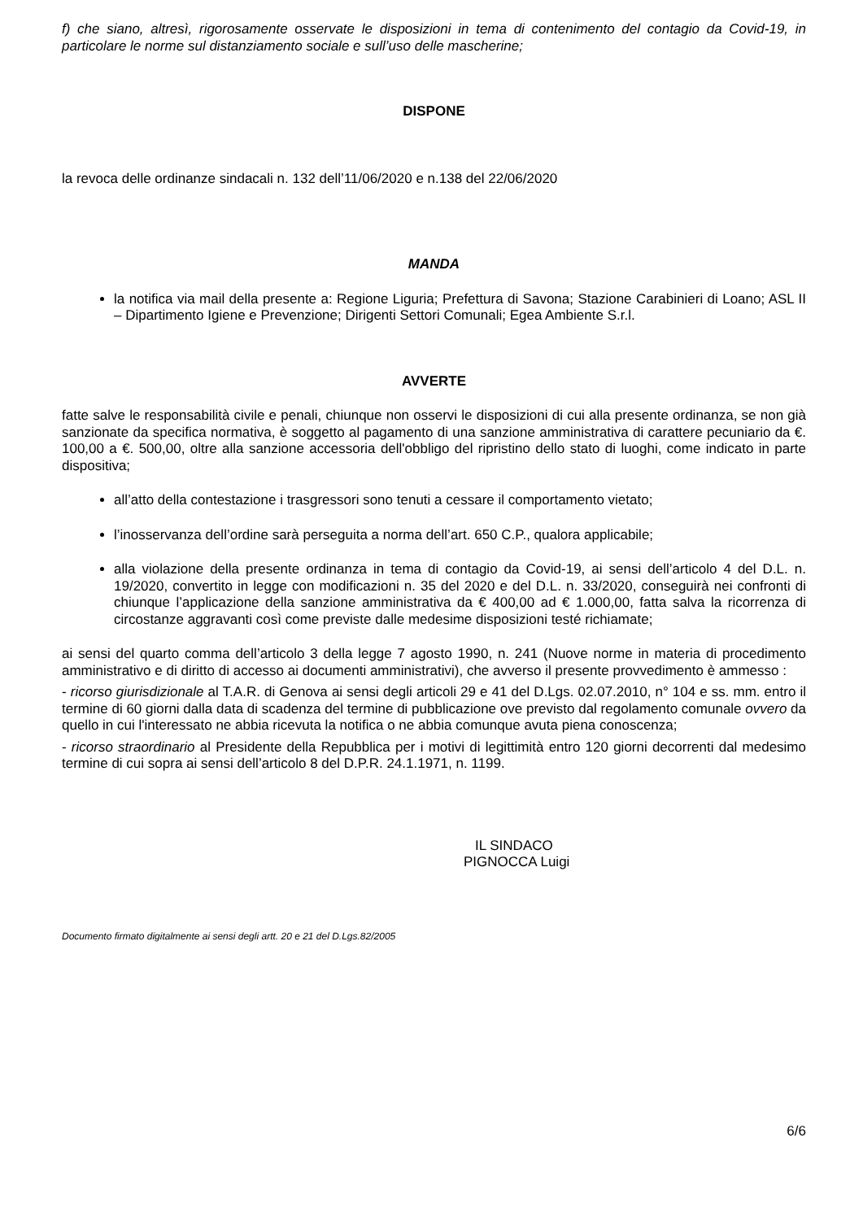f) che siano, altresì, rigorosamente osservate le disposizioni in tema di contenimento del contagio da Covid-19, in particolare le norme sul distanziamento sociale e sull’uso delle mascherine;
DISPONE
la revoca delle ordinanze sindacali n. 132 dell’11/06/2020 e n.138 del 22/06/2020
MANDA
la notifica via mail della presente a: Regione Liguria; Prefettura di Savona; Stazione Carabinieri di Loano; ASL II – Dipartimento Igiene e Prevenzione; Dirigenti Settori Comunali; Egea Ambiente S.r.l.
AVVERTE
fatte salve le responsabilità civile e penali, chiunque non osservi le disposizioni di cui alla presente ordinanza, se non già sanzionate da specifica normativa, è soggetto al pagamento di una sanzione amministrativa di carattere pecuniario da €. 100,00 a €. 500,00, oltre alla sanzione accessoria dell'obbligo del ripristino dello stato di luoghi, come indicato in parte dispositiva;
all’atto della contestazione i trasgressori sono tenuti a cessare il comportamento vietato;
l’inosservanza dell’ordine sarà perseguita a norma dell’art. 650 C.P., qualora applicabile;
alla violazione della presente ordinanza in tema di contagio da Covid-19, ai sensi dell’articolo 4 del D.L. n. 19/2020, convertito in legge con modificazioni n. 35 del 2020 e del D.L. n. 33/2020, conseguirà nei confronti di chiunque l’applicazione della sanzione amministrativa da € 400,00 ad € 1.000,00, fatta salva la ricorrenza di circostanze aggravanti così come previste dalle medesime disposizioni testé richiamate;
ai sensi del quarto comma dell’articolo 3 della legge 7 agosto 1990, n. 241 (Nuove norme in materia di procedimento amministrativo e di diritto di accesso ai documenti amministrativi), che avverso il presente provvedimento è ammesso :
- ricorso giurisdizionale al T.A.R. di Genova ai sensi degli articoli 29 e 41 del D.Lgs. 02.07.2010, n° 104 e ss. mm. entro il termine di 60 giorni dalla data di scadenza del termine di pubblicazione ove previsto dal regolamento comunale ovvero da quello in cui l'interessato ne abbia ricevuta la notifica o ne abbia comunque avuta piena conoscenza;
- ricorso straordinario al Presidente della Repubblica per i motivi di legittimità entro 120 giorni decorrenti dal medesimo termine di cui sopra ai sensi dell’articolo 8 del D.P.R. 24.1.1971, n. 1199.
IL SINDACO
PIGNOCCA Luigi
Documento firmato digitalmente ai sensi degli artt. 20 e 21 del D.Lgs.82/2005
6/6